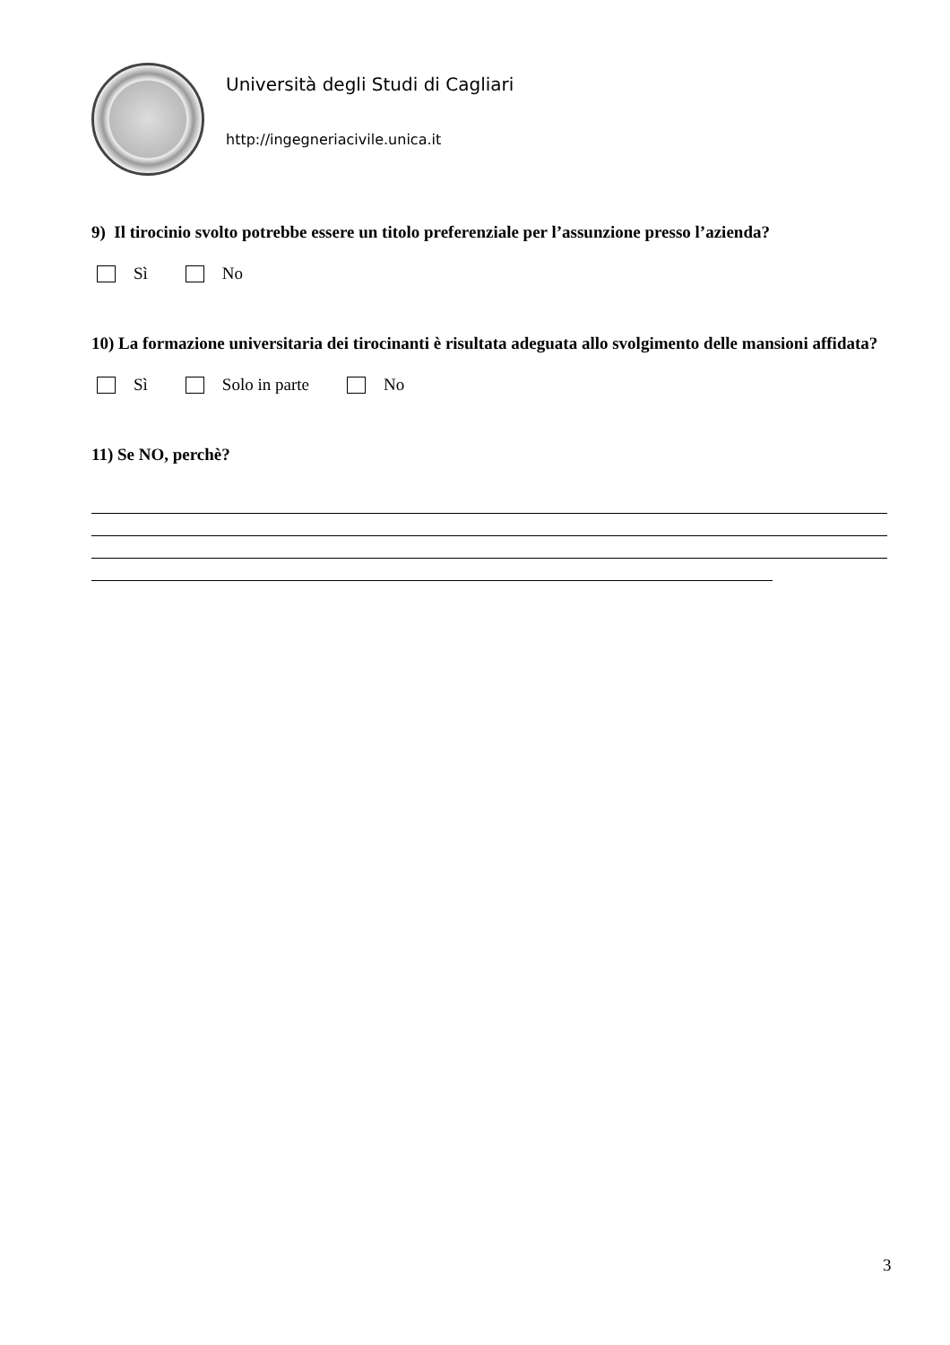Università degli Studi di Cagliari
http://ingegneriacivile.unica.it
9) Il tirocinio svolto potrebbe essere un titolo preferenziale per l’assunzione presso l’azienda?
Sì No
10) La formazione universitaria dei tirocinanti è risultata adeguata allo svolgimento delle mansioni affidata?
Sì Solo in parte No
11) Se NO, perchè?
3